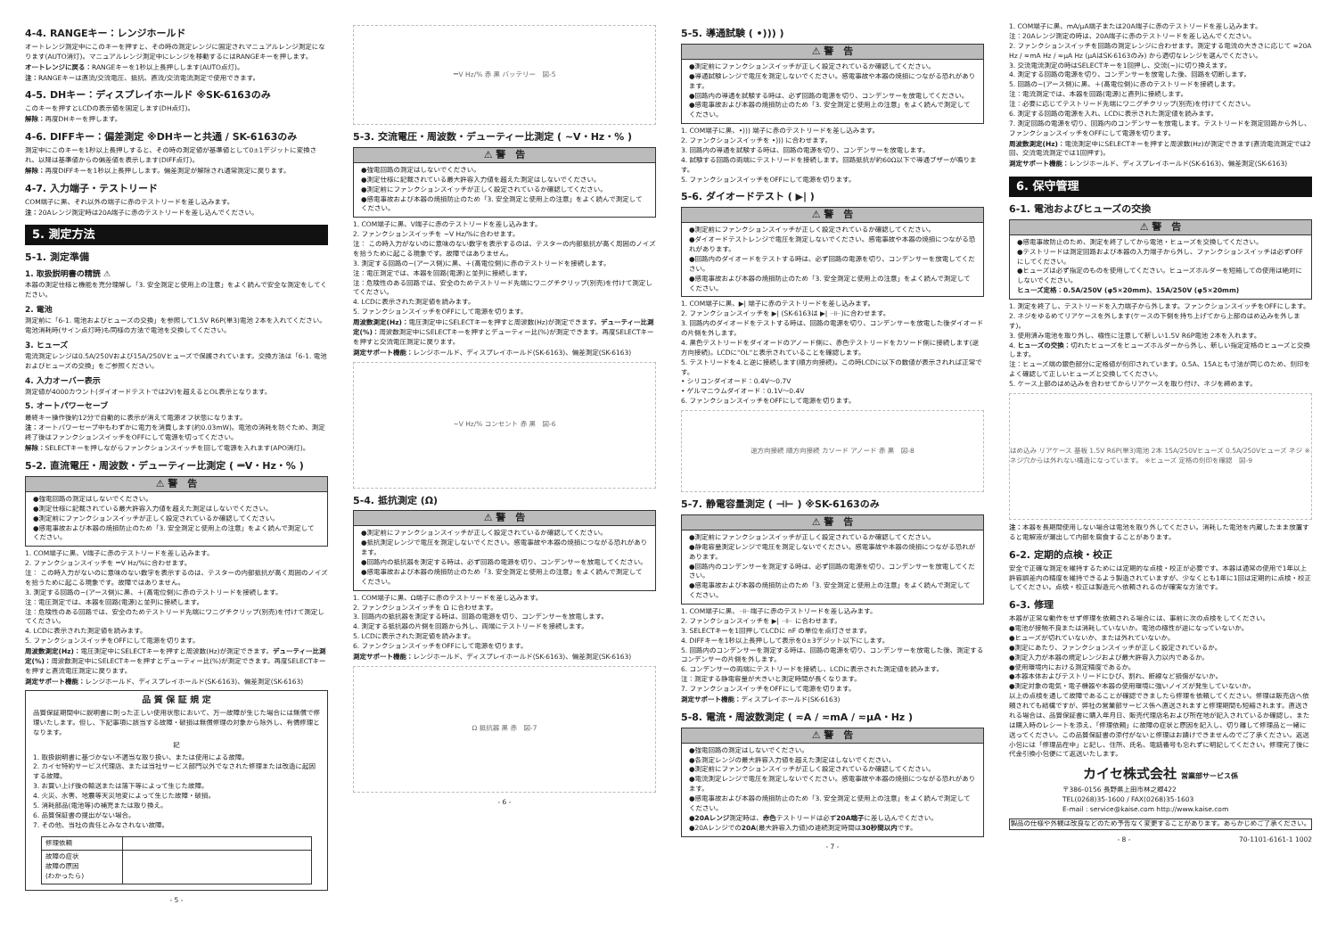4-4. RANGEキー：レンジホールド
オートレンジ測定中にこのキーを押すと、その時の測定レンジに固定されマニュアルレンジ測定になります(AUTO消灯)。マニュアルレンジ測定中にレンジを移動するにはRANGEキーを押します。
オートレンジに戻る：RANGEキーを1秒以上長押しします(AUTO点灯)。
注：RANGEキーは直流/交流電圧、抵抗、直流/交流電流測定で使用できます。
4-5. DHキー：ディスプレイホールド ※SK-6163のみ
このキーを押すとLCDの表示値を固定します(DH点灯)。
解除：再度DHキーを押します。
4-6. DIFFキー：偏差測定 ※DHキーと共通 / SK-6163のみ
測定中にこのキーを1秒以上長押しすると、その時の測定値が基準値として0±1デジットに変換され、以降は基準値からの偏差値を表示します(DIFF点灯)。
解除：再度DIFFキーを1秒以上長押しします。偏差測定が解除され通常測定に戻ります。
4-7. 入力端子・テストリード
COM端子に黒、それ以外の端子に赤のテストリードを差し込みます。
注：20Aレンジ測定時は20A端子に赤のテストリードを差し込んでください。
5. 測定方法
5-1. 測定準備
1. 取扱説明書の精読 ⚠
本器の測定仕様と機能を充分理解し「3. 安全測定と使用上の注意」をよく読んで安全な測定をしてください。
2. 電池
測定前に「6-1. 電池およびヒューズの交換」を参照して1.5V R6P(単3)電池 2本を入れてください。電池消耗時(サイン点灯時)も同様の方法で電池を交換してください。
3. ヒューズ
電流測定レンジは0.5A/250Vおよび15A/250Vヒューズで保護されています。交換方法は「6-1. 電池およびヒューズの交換」をご参照ください。
4. 入力オーバー表示
測定値が4000カウント(ダイオードテストでは2V)を超えるとOL表示となります。
5. オートパワーセーブ
最終キー操作後約12分で自動的に表示が消えて電源オフ状態になります。
注：オートパワーセーブ中もわずかに電力を消費します(約0.03mW)。電池の消耗を防ぐため、測定終了後はファンクションスイッチをOFFにして電源を切ってください。
解除：SELECTキーを押しながらファンクションスイッチを回して電源を入れます(APO消灯)。
5-2. 直流電圧・周波数・デューティー比測定 ( ⎓V・Hz・% )
⚠ 警　告
●強電回路の測定はしないでください。
●測定仕様に記載されている最大許容入力値を超えた測定はしないでください。
●測定前にファンクションスイッチが正しく設定されているか確認してください。
●感電事故および本器の焼損防止のため「3. 安全測定と使用上の注意」をよく読んで測定してください。
1. COM端子に黒、V端子に赤のテストリードを差し込みます。
2. ファンクションスイッチを ⎓V Hz/%に合わせます。
注： この時入力がないのに意味のない数字を表示するのは、テスターの内部抵抗が高く周囲のノイズを拾うために起こる現象です。故障ではありません。
3. 測定する回路の−(アース側)に黒、＋(高電位側)に赤のテストリードを接続します。
注：電圧測定では、本器を回路(電源)と並列に接続します。
注：危険性のある回路では、安全のためテストリード先端にワニグチクリップ(別売)を付けて測定してください。
4. LCDに表示された測定値を読みます。
5. ファンクションスイッチをOFFにして電源を切ります。
周波数測定(Hz)：電圧測定中にSELECTキーを押すと周波数(Hz)が測定できます。デューティー比測定(%)：周波数測定中にSELECTキーを押すとデューティー比(%)が測定できます。再度SELECTキーを押すと直流電圧測定に戻ります。
測定サポート機能：レンジホールド、ディスプレイホールド(SK-6163)、偏差測定(SK-6163)
品 質 保 証 規 定
品質保証期間中に説明書に則った正しい使用状態において、万一故障が生じた場合には無償で修理いたします。但し、下記事項に該当する故障・破損は無償修理の対象から除外し、有償修理となります。
記
1. 取扱説明書に基づかない不適当な取り扱い、または使用による故障。
2. カイセ特約サービス代理店、または当社サービス部門以外でなされた修理または改造に起因する故障。
3. お買い上げ後の輸送または落下等によって生じた故障。
4. 火災、水害、地震等天災地変によって生じた故障・破損。
5. 消耗部品(電池等)の補充または取り換え。
6. 品質保証書の提出がない場合。
7. その他、当社の責任とみなされない故障。
| 修理依頼 | |
| 故障の症状 故障の原因 (わかったら) | |
- 5 -
⎓V Hz/% 赤 黒 バッテリー　図-5
5-3. 交流電圧・周波数・デューティー比測定 ( ∼V・Hz・% )
⚠ 警　告
●強電回路の測定はしないでください。
●測定仕様に記載されている最大許容入力値を超えた測定はしないでください。
●測定前にファンクションスイッチが正しく設定されているか確認してください。
●感電事故および本器の焼損防止のため「3. 安全測定と使用上の注意」をよく読んで測定してください。
1. COM端子に黒、V端子に赤のテストリードを差し込みます。
2. ファンクションスイッチを ∼V Hz/%に合わせます。
注： この時入力がないのに意味のない数字を表示するのは、テスターの内部抵抗が高く周囲のノイズを拾うために起こる現象です。故障ではありません。
3. 測定する回路の−(アース側)に黒、＋(高電位側)に赤のテストリードを接続します。
注：電圧測定では、本器を回路(電源)と並列に接続します。
注：危険性のある回路では、安全のためテストリード先端にワニグチクリップ(別売)を付けて測定してください。
4. LCDに表示された測定値を読みます。
5. ファンクションスイッチをOFFにして電源を切ります。
周波数測定(Hz)：電圧測定中にSELECTキーを押すと周波数(Hz)が測定できます。デューティー比測定(%)：周波数測定中にSELECTキーを押すとデューティー比(%)が測定できます。再度SELECTキーを押すと交流電圧測定に戻ります。
測定サポート機能：レンジホールド、ディスプレイホールド(SK-6163)、偏差測定(SK-6163)
∼V Hz/% コンセント 赤 黒　図-6
5-4. 抵抗測定 (Ω)
⚠ 警　告
●測定前にファンクションスイッチが正しく設定されているか確認してください。
●抵抗測定レンジで電圧を測定しないでください。感電事故や本器の焼損につながる恐れがあります。
●回路内の抵抗器を測定する時は、必ず回路の電源を切り、コンデンサーを放電してください。
●感電事故および本器の焼損防止のため「3. 安全測定と使用上の注意」をよく読んで測定してください。
1. COM端子に黒、Ω端子に赤のテストリードを差し込みます。
2. ファンクションスイッチを Ω に合わせます。
3. 回路内の抵抗器を測定する時は、回路の電源を切り、コンデンサーを放電します。
4. 測定する抵抗器の片側を回路から外し、両端にテストリードを接続します。
5. LCDに表示された測定値を読みます。
6. ファンクションスイッチをOFFにして電源を切ります。
測定サポート機能：レンジホールド、ディスプレイホールド(SK-6163)、偏差測定(SK-6163)
Ω 抵抗器 黒 赤　図-7
- 6 -
5-5. 導通試験 ( •))) )
⚠ 警　告
●測定前にファンクションスイッチが正しく設定されているか確認してください。
●導通試験レンジで電圧を測定しないでください。感電事故や本器の焼損につながる恐れがあります。
●回路内の導通を試験する時は、必ず回路の電源を切り、コンデンサーを放電してください。
●感電事故および本器の焼損防止のため「3. 安全測定と使用上の注意」をよく読んで測定してください。
1. COM端子に黒、•))) 端子に赤のテストリードを差し込みます。
2. ファンクションスイッチを •))) に合わせます。
3. 回路内の導通を試験する時は、回路の電源を切り、コンデンサーを放電します。
4. 試験する回路の両端にテストリードを接続します。回路抵抗が約60Ω以下で導通ブザーが鳴ります。
5. ファンクションスイッチをOFFにして電源を切ります。
5-6. ダイオードテスト ( ▶| )
⚠ 警　告
●測定前にファンクションスイッチが正しく設定されているか確認してください。
●ダイオードテストレンジで電圧を測定しないでください。感電事故や本器の焼損につながる恐れがあります。
●回路内のダイオードをテストする時は、必ず回路の電源を切り、コンデンサーを放電してください。
●感電事故および本器の焼損防止のため「3. 安全測定と使用上の注意」をよく読んで測定してください。
1. COM端子に黒、▶| 端子に赤のテストリードを差し込みます。
2. ファンクションスイッチを ▶| (SK-6163は ▶| ⊣⊢)に合わせます。
3. 回路内のダイオードをテストする時は、回路の電源を切り、コンデンサーを放電した後ダイオードの片側を外します。
4. 黒色テストリードをダイオードのアノード側に、赤色テストリードをカソード側に接続します(逆方向接続)。LCDに"OL"と表示されていることを確認します。
5. テストリードを4.と逆に接続します(順方向接続)。この時LCDに以下の数値が表示されれば正常です。
• シリコンダイオード：0.4V〜0.7V
• ゲルマニウムダイオード：0.1V〜0.4V
6. ファンクションスイッチをOFFにして電源を切ります。
逆方向接続 順方向接続 カソード アノード 赤 黒　図-8
5-7. 静電容量測定 ( ⊣⊢ ) ※SK-6163のみ
⚠ 警　告
●測定前にファンクションスイッチが正しく設定されているか確認してください。
●静電容量測定レンジで電圧を測定しないでください。感電事故や本器の焼損につながる恐れがあります。
●回路内のコンデンサーを測定する時は、必ず回路の電源を切り、コンデンサーを放電してください。
●感電事故および本器の焼損防止のため「3. 安全測定と使用上の注意」をよく読んで測定してください。
1. COM端子に黒、⊣⊢端子に赤のテストリードを差し込みます。
2. ファンクションスイッチを ▶| ⊣⊢ に合わせます。
3. SELECTキーを1回押してLCDに nF の単位を点灯させます。
4. DIFFキーを1秒以上長押しして表示を0±3デジット以下にします。
5. 回路内のコンデンサーを測定する時は、回路の電源を切り、コンデンサーを放電した後、測定するコンデンサーの片側を外します。
6. コンデンサーの両端にテストリードを接続し、LCDに表示された測定値を読みます。
注：測定する静電容量が大きいと測定時間が長くなります。
7. ファンクションスイッチをOFFにして電源を切ります。
測定サポート機能：ディスプレイホールド(SK-6163)
5-8. 電流・周波数測定 ( ≂A / ≂mA / ≂μA・Hz )
⚠ 警　告
●強電回路の測定はしないでください。
●各測定レンジの最大許容入力値を超えた測定はしないでください。
●測定前にファンクションスイッチが正しく設定されているか確認してください。
●電流測定レンジで電圧を測定しないでください。感電事故や本器の焼損につながる恐れがあります。
●感電事故および本器の焼損防止のため「3. 安全測定と使用上の注意」をよく読んで測定してください。
●20Aレンジ測定時は、赤色テストリードは必ず20A端子に差し込んでください。
●20Aレンジでの20A(最大許容入力値)の連続測定時間は30秒間以内です。
- 7 -
1. COM端子に黒、mA/μA端子または20A端子に赤のテストリードを差し込みます。
注：20Aレンジ測定の時は、20A端子に赤のテストリードを差し込んでください。
2. ファンクションスイッチを回路の測定レンジに合わせます。測定する電流の大きさに応じて ≂20A Hz / ≂mA Hz / ≂μA Hz (μAはSK-6163のみ) から適切なレンジを選んでください。
3. 交流電流測定の時はSELECTキーを1回押し、交流(∼)に切り換えます。
4. 測定する回路の電源を切り、コンデンサーを放電した後、回路を切断します。
5. 回路の−(アース側)に黒、＋(高電位側)に赤のテストリードを接続します。
注：電流測定では、本器を回路(電源)と直列に接続します。
注：必要に応じてテストリード先端にワニグチクリップ(別売)を付けてください。
6. 測定する回路の電源を入れ、LCDに表示された測定値を読みます。
7. 測定回路の電源を切り、回路内のコンデンサーを放電します。テストリードを測定回路から外し、ファンクションスイッチをOFFにして電源を切ります。
周波数測定(Hz)：電流測定中にSELECTキーを押すと周波数(Hz)が測定できます(直流電流測定では2回、交流電流測定では1回押す)。
測定サポート機能：レンジホールド、ディスプレイホールド(SK-6163)、偏差測定(SK-6163)
6. 保守管理
6-1. 電池およびヒューズの交換
⚠ 警　告
●感電事故防止のため、測定を終了してから電池・ヒューズを交換してください。
●テストリードは測定回路および本器の入力端子から外し、ファンクションスイッチは必ずOFFにしてください。
●ヒューズは必ず指定のものを使用してください。ヒューズホルダーを短絡しての使用は絶対にしないでください。
ヒューズ定格：0.5A/250V (φ5×20mm)、15A/250V (φ5×20mm)
1. 測定を終了し、テストリードを入力端子から外します。ファンクションスイッチをOFFにします。
2. ネジをゆるめてリアケースを外します(ケースの下側を持ち上げてから上部のはめ込みを外します)。
3. 使用済み電池を取り外し、極性に注意して新しい1.5V R6P電池 2本を入れます。
4. ヒューズの交換：切れたヒューズをヒューズホルダーから外し、新しい指定定格のヒューズと交換します。
注：ヒューズ端の銀色部分に定格値が刻印されています。0.5A、15Aとも寸法が同じのため、刻印をよく確認して正しいヒューズと交換してください。
5. ケース上部のはめ込みを合わせてからリアケースを取り付け、ネジを締めます。
はめ込み リアケース 基板 1.5V R6P(単3)電池 2本 15A/250Vヒューズ 0.5A/250Vヒューズ ネジ ※ネジ穴からは外れない構造になっています。 ※ヒューズ 定格の刻印を確認　図-9
注：本器を長期間使用しない場合は電池を取り外してください。消耗した電池を内蔵したまま放置すると電解液が漏出して内部を腐食することがあります。
6-2. 定期的点検・校正
安全で正確な測定を維持するためには定期的な点検・校正が必要です。本器は通常の使用で1年以上許容誤差内の精度を維持できるよう製造されていますが、少なくとも1年に1回は定期的に点検・校正してください。点検・校正は製造元へ依頼されるのが確実な方法です。
6-3. 修理
本器が正常な動作をせず修理を依頼される場合には、事前に次の点検をしてください。
●電池が接触不良または消耗していないか。電池の極性が逆になっていないか。
●ヒューズが切れていないか、または外れていないか。
●測定にあたり、ファンクションスイッチが正しく設定されているか。
●測定入力が本器の規定レンジおよび最大許容入力以内であるか。
●使用環境内における測定精度であるか。
●本器本体およびテストリードにひび、割れ、断線など損傷がないか。
●測定対象の電気・電子機器や本器の使用環境に強いノイズが発生していないか。
以上の点検を通して故障であることが確認できましたら修理を依頼してください。修理は販売店へ依頼されても結構ですが、弊社の営業部サービス係へ直送されますと修理期間も短縮されます。直送される場合は、品質保証書に購入年月日、販売代理店名および所在地が記入されているか確認し、または購入時のレシートを添え、「修理依頼」に故障の症状と原因を記入し、切り離して修理品と一緒に送ってください。この品質保証書の添付がないと修理はお請けできませんのでご了承ください。返送小包には「修理品在中」と記し、住所、氏名、電話番号も忘れずに明記してください。修理完了後に代金引換小包便にて返送いたします。
カイセ株式会社 営業部サービス係
〒386-0156 長野県上田市林之郷422
TEL(0268)35-1600 / FAX(0268)35-1603
E-mail : service@kaise.com http://www.kaise.com
製品の仕様や外観は改良などのため予告なく変更することがあります。あらかじめご了承ください。
- 8 - 70-1101-6161-1 1002